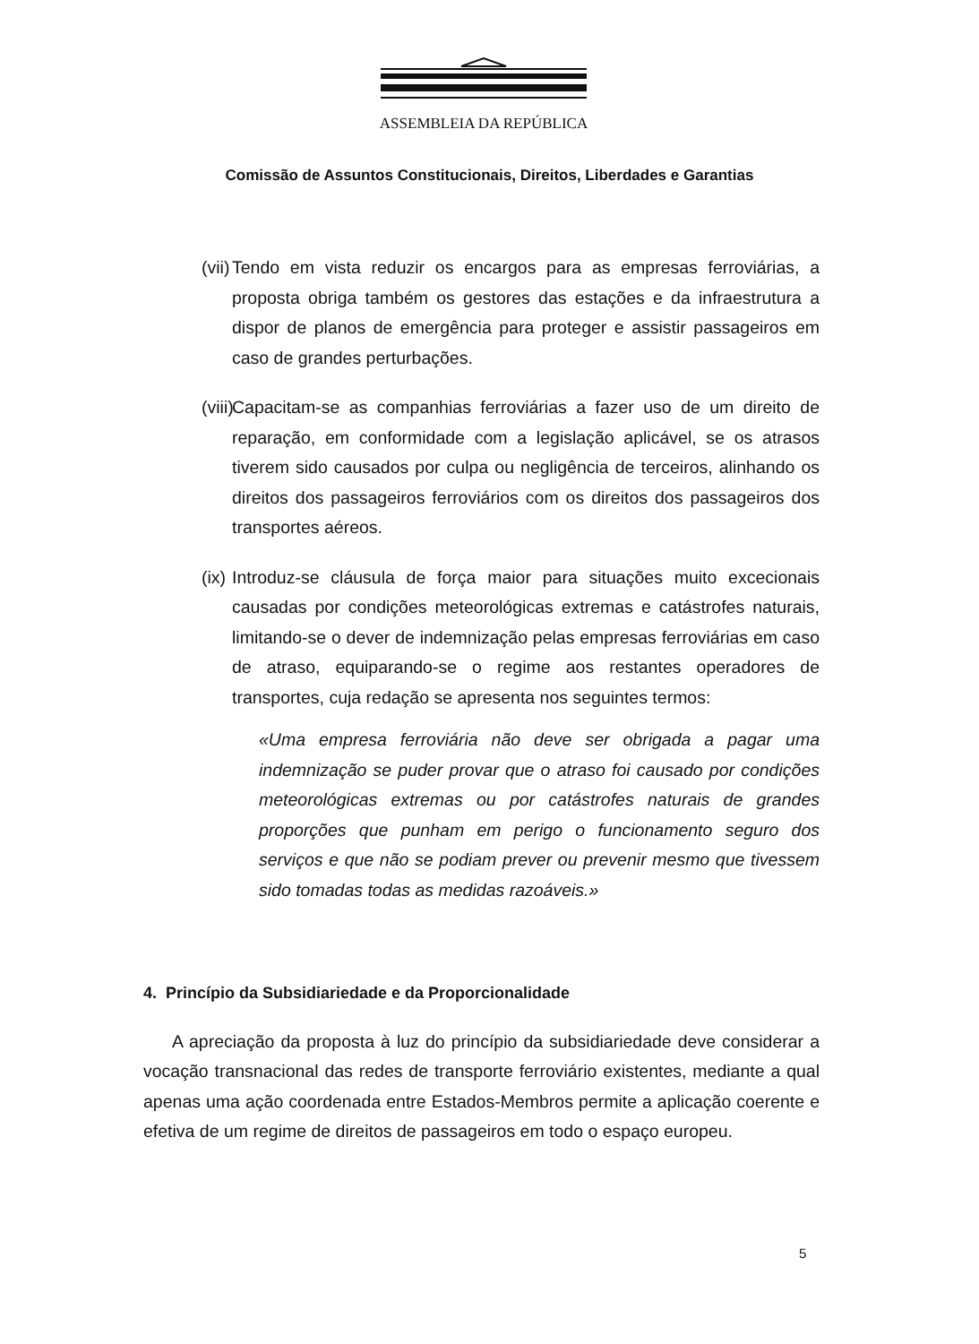ASSEMBLEIA DA REPÚBLICA
Comissão de Assuntos Constitucionais, Direitos, Liberdades e Garantias
(vii) Tendo em vista reduzir os encargos para as empresas ferroviárias, a proposta obriga também os gestores das estações e da infraestrutura a dispor de planos de emergência para proteger e assistir passageiros em caso de grandes perturbações.
(viii) Capacitam-se as companhias ferroviárias a fazer uso de um direito de reparação, em conformidade com a legislação aplicável, se os atrasos tiverem sido causados por culpa ou negligência de terceiros, alinhando os direitos dos passageiros ferroviários com os direitos dos passageiros dos transportes aéreos.
(ix) Introduz-se cláusula de força maior para situações muito excecionais causadas por condições meteorológicas extremas e catástrofes naturais, limitando-se o dever de indemnização pelas empresas ferroviárias em caso de atraso, equiparando-se o regime aos restantes operadores de transportes, cuja redação se apresenta nos seguintes termos:
«Uma empresa ferroviária não deve ser obrigada a pagar uma indemnização se puder provar que o atraso foi causado por condições meteorológicas extremas ou por catástrofes naturais de grandes proporções que punham em perigo o funcionamento seguro dos serviços e que não se podiam prever ou prevenir mesmo que tivessem sido tomadas todas as medidas razoáveis.»
4. Princípio da Subsidiariedade e da Proporcionalidade
A apreciação da proposta à luz do princípio da subsidiariedade deve considerar a vocação transnacional das redes de transporte ferroviário existentes, mediante a qual apenas uma ação coordenada entre Estados-Membros permite a aplicação coerente e efetiva de um regime de direitos de passageiros em todo o espaço europeu.
5